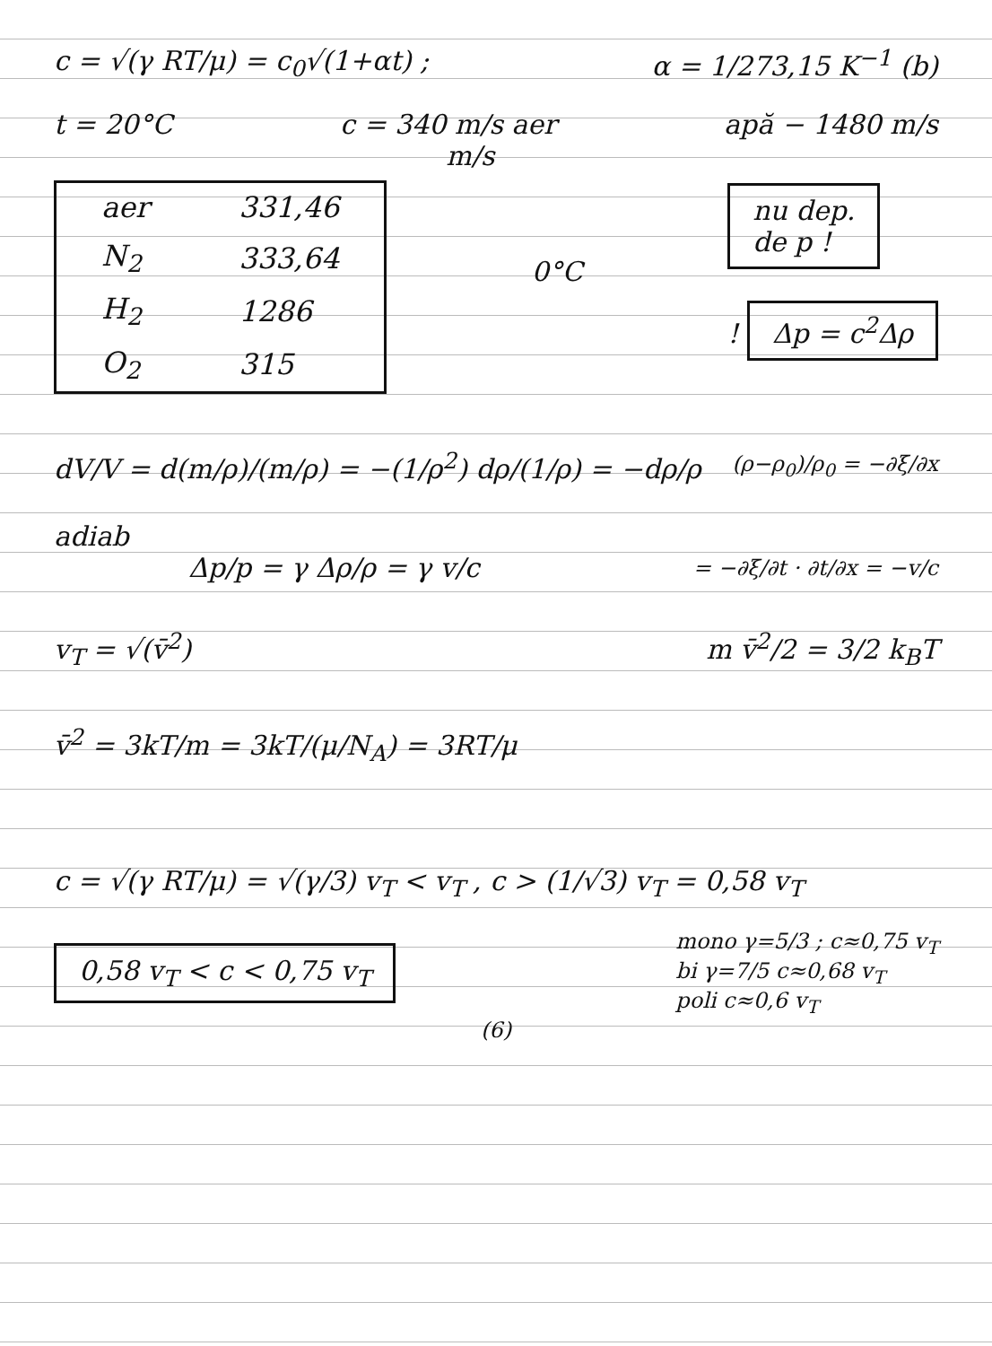c = √(γ RT/μ) = c<sub>0</sub>√(1+αt) ; α = 1/273,15 K<sup>−1</sup> (b)
t = 20°C c = 340 m/s aer apă − 1480 m/s
m/s
| aer | 331,46 |
| N<sub>2</sub> | 333,64 |
| H<sub>2</sub> | 1286 |
| O<sub>2</sub> | 315 |
0°C
nu dep.
de p !
! Δp = c<sup>2</sup>Δρ
dV/V = d(m/ρ)/(m/ρ) = −(1/ρ<sup>2</sup>) dρ/(1/ρ) = −dρ/ρ (ρ−ρ<sub>0</sub>)/ρ<sub>0</sub> = −∂ξ/∂x
adiab
Δp/p = γ Δρ/ρ = γ v/c = −∂ξ/∂t · ∂t/∂x = −v/c
v<sub>T</sub> = √(v̄<sup>2</sup>) m v̄<sup>2</sup>/2 = 3/2 k<sub>B</sub>T
v̄<sup>2</sup> = 3kT/m = 3kT/(μ/N<sub>A</sub>) = 3RT/μ
c = √(γ RT/μ) = √(γ/3) v<sub>T</sub> < v<sub>T</sub> , c > (1/√3) v<sub>T</sub> = 0,58 v<sub>T</sub>
0,58 v<sub>T</sub> < c < 0,75 v<sub>T</sub> mono γ=5/3 ; c≈0,75 v<sub>T</sub>
bi γ=7/5 c≈0,68 v<sub>T</sub>
poli c≈0,6 v<sub>T</sub>
(6)